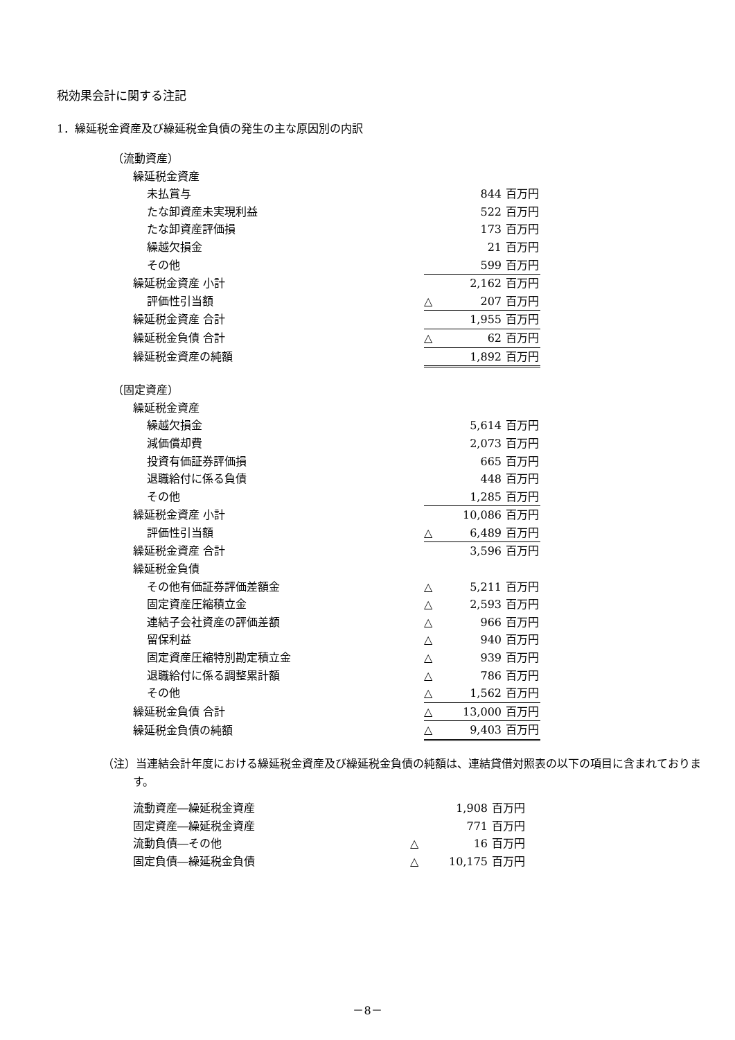税効果会計に関する注記
1．繰延税金資産及び繰延税金負債の発生の主な原因別の内訳
| （流動資産） | | | |
| 繰延税金資産 | | | |
| 未払賞与 | | 844 | 百万円 |
| たな卸資産未実現利益 | | 522 | 百万円 |
| たな卸資産評価損 | | 173 | 百万円 |
| 繰越欠損金 | | 21 | 百万円 |
| その他 | | 599 | 百万円 |
| 繰延税金資産 小計 | | 2,162 | 百万円 |
| 評価性引当額 | △ | 207 | 百万円 |
| 繰延税金資産 合計 | | 1,955 | 百万円 |
| 繰延税金負債 合計 | △ | 62 | 百万円 |
| 繰延税金資産の純額 | | 1,892 | 百万円 |
| （固定資産） | | | |
| 繰延税金資産 | | | |
| 繰越欠損金 | | 5,614 | 百万円 |
| 減価償却費 | | 2,073 | 百万円 |
| 投資有価証券評価損 | | 665 | 百万円 |
| 退職給付に係る負債 | | 448 | 百万円 |
| その他 | | 1,285 | 百万円 |
| 繰延税金資産 小計 | | 10,086 | 百万円 |
| 評価性引当額 | △ | 6,489 | 百万円 |
| 繰延税金資産 合計 | | 3,596 | 百万円 |
| 繰延税金負債 | | | |
| その他有価証券評価差額金 | △ | 5,211 | 百万円 |
| 固定資産圧縮積立金 | △ | 2,593 | 百万円 |
| 連結子会社資産の評価差額 | △ | 966 | 百万円 |
| 留保利益 | △ | 940 | 百万円 |
| 固定資産圧縮特別勘定積立金 | △ | 939 | 百万円 |
| 退職給付に係る調整累計額 | △ | 786 | 百万円 |
| その他 | △ | 1,562 | 百万円 |
| 繰延税金負債 合計 | △ | 13,000 | 百万円 |
| 繰延税金負債の純額 | △ | 9,403 | 百万円 |
（注）当連結会計年度における繰延税金資産及び繰延税金負債の純額は、連結貸借対照表の以下の項目に含まれております。
| 流動資産―繰延税金資産 | | 1,908 | 百万円 |
| 固定資産―繰延税金資産 | | 771 | 百万円 |
| 流動負債―その他 | △ | 16 | 百万円 |
| 固定負債―繰延税金負債 | △ | 10,175 | 百万円 |
－8－